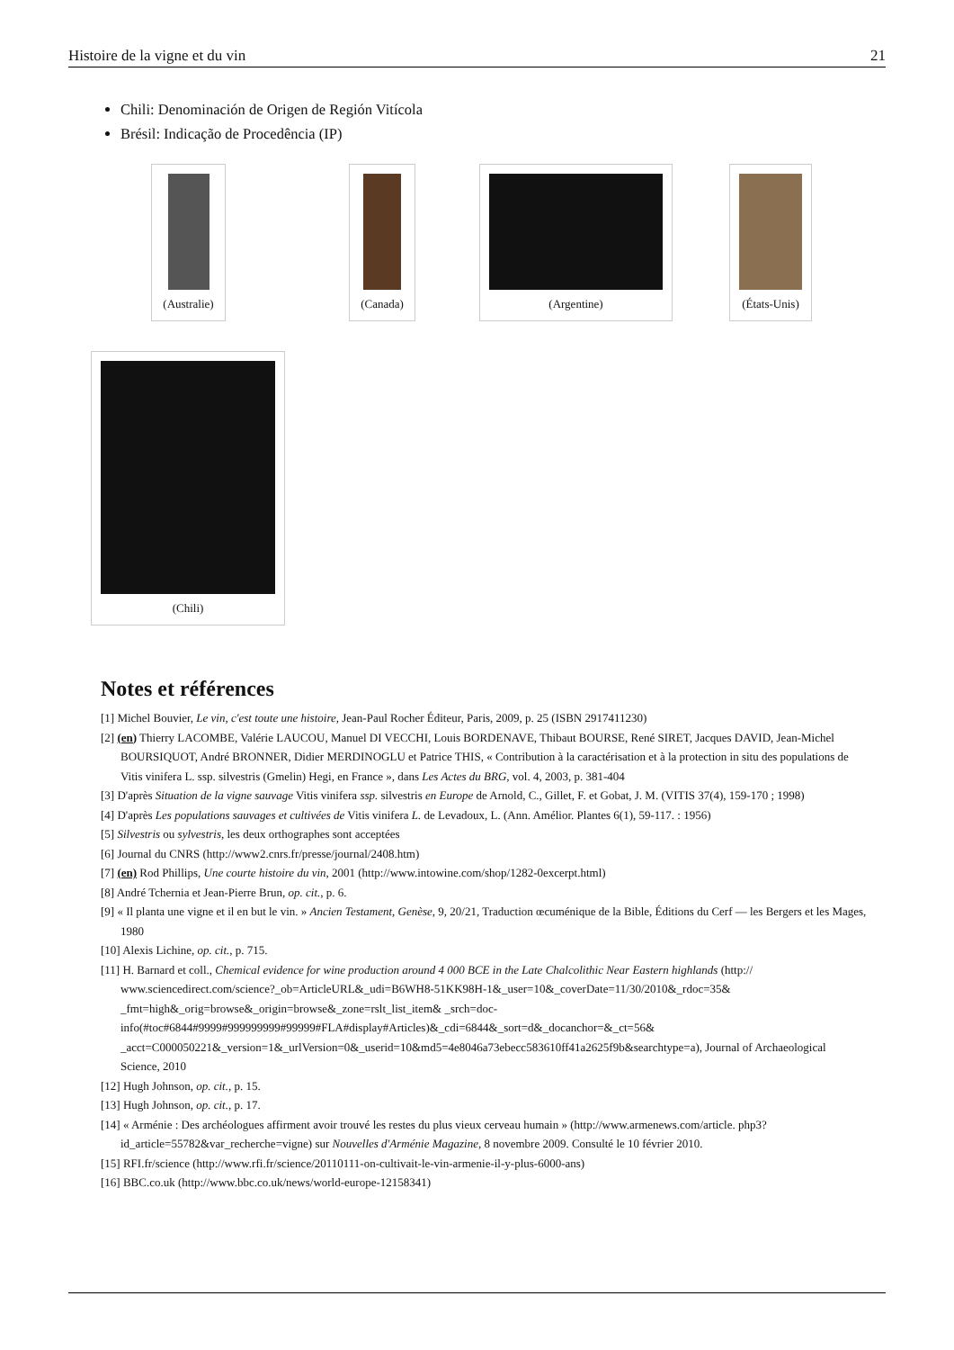Histoire de la vigne et du vin 21
Chili: Denominación de Origen de Región Vitícola
Brésil: Indicação de Procedência (IP)
(Australie)
(Canada)
(Argentine)
(États-Unis)
(Chili)
Notes et références
[1] Michel Bouvier, Le vin, c'est toute une histoire, Jean-Paul Rocher Éditeur, Paris, 2009, p. 25 (ISBN 2917411230)
[2] (en) Thierry LACOMBE, Valérie LAUCOU, Manuel DI VECCHI, Louis BORDENAVE, Thibaut BOURSE, René SIRET, Jacques DAVID, Jean-Michel BOURSIQUOT, André BRONNER, Didier MERDINOGLU et Patrice THIS, « Contribution à la caractérisation et à la protection in situ des populations de Vitis vinifera L. ssp. silvestris (Gmelin) Hegi, en France », dans Les Actes du BRG, vol. 4, 2003, p. 381-404
[3] D'après Situation de la vigne sauvage Vitis vinifera ssp. silvestris en Europe de Arnold, C., Gillet, F. et Gobat, J. M. (VITIS 37(4), 159-170 ; 1998)
[4] D'après Les populations sauvages et cultivées de Vitis vinifera L. de Levadoux, L. (Ann. Amélior. Plantes 6(1), 59-117. : 1956)
[5] Silvestris ou sylvestris, les deux orthographes sont acceptées
[6] Journal du CNRS (http://www2.cnrs.fr/presse/journal/2408.htm)
[7] (en) Rod Phillips, Une courte histoire du vin, 2001 (http://www.intowine.com/shop/1282-0excerpt.html)
[8] André Tchernia et Jean-Pierre Brun, op. cit., p. 6.
[9] « Il planta une vigne et il en but le vin. » Ancien Testament, Genèse, 9, 20/21, Traduction œcuménique de la Bible, Éditions du Cerf — les Bergers et les Mages, 1980
[10] Alexis Lichine, op. cit., p. 715.
[11] H. Barnard et coll., Chemical evidence for wine production around 4 000 BCE in the Late Chalcolithic Near Eastern highlands (http:// www.sciencedirect.com/science?_ob=ArticleURL&_udi=B6WH8-51KK98H-1&_user=10&_coverDate=11/30/2010&_rdoc=35& _fmt=high&_orig=browse&_origin=browse&_zone=rslt_list_item& _srch=doc-info(#toc#6844#9999#999999999#99999#FLA#display#Articles)&_cdi=6844&_sort=d&_docanchor=&_ct=56& _acct=C000050221&_version=1&_urlVersion=0&_userid=10&md5=4e8046a73ebecc583610ff41a2625f9b&searchtype=a), Journal of Archaeological Science, 2010
[12] Hugh Johnson, op. cit., p. 15.
[13] Hugh Johnson, op. cit., p. 17.
[14] « Arménie : Des archéologues affirment avoir trouvé les restes du plus vieux cerveau humain » (http://www.armenews.com/article. php3?id_article=55782&var_recherche=vigne) sur Nouvelles d'Arménie Magazine, 8 novembre 2009. Consulté le 10 février 2010.
[15] RFI.fr/science (http://www.rfi.fr/science/20110111-on-cultivait-le-vin-armenie-il-y-plus-6000-ans)
[16] BBC.co.uk (http://www.bbc.co.uk/news/world-europe-12158341)